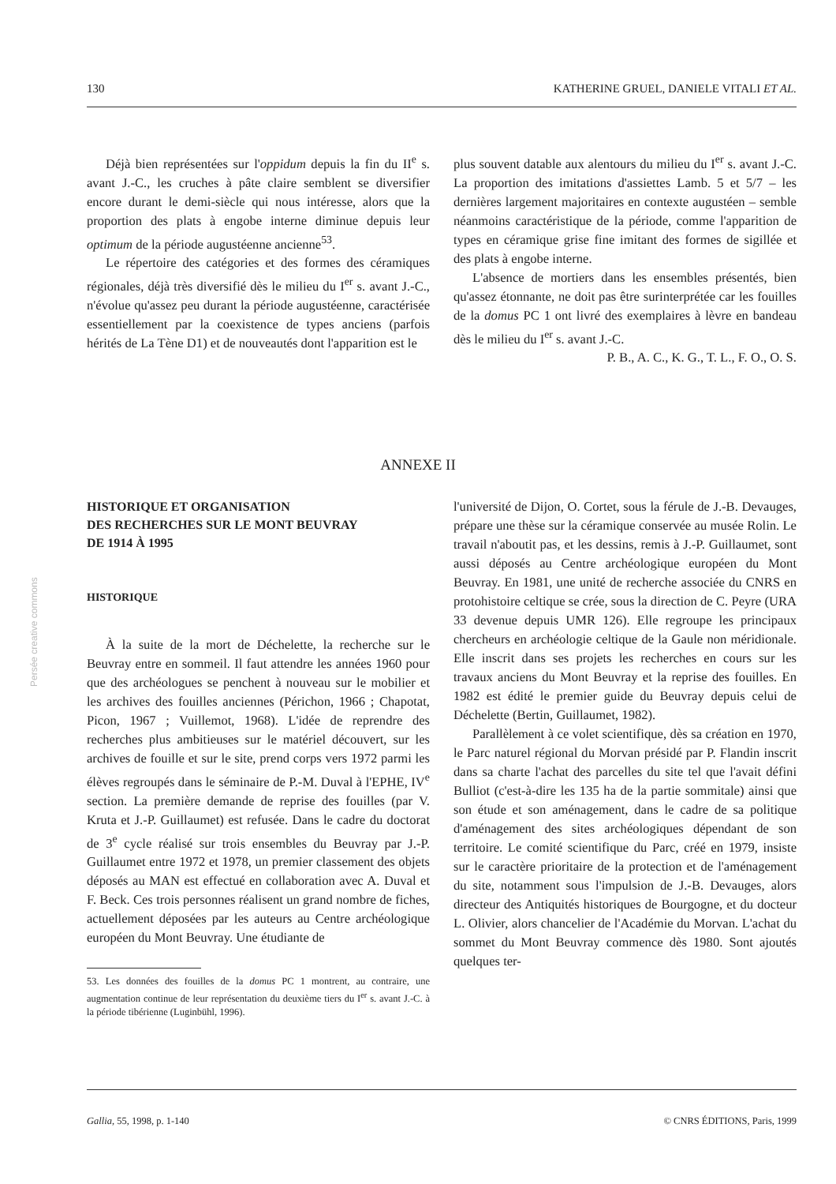130 KATHERINE GRUEL, DANIELE VITALI ET AL.
Déjà bien représentées sur l'oppidum depuis la fin du II<sup>e</sup> s. avant J.-C., les cruches à pâte claire semblent se diversifier encore durant le demi-siècle qui nous intéresse, alors que la proportion des plats à engobe interne diminue depuis leur optimum de la période augustéenne ancienne<sup>53</sup>.
Le répertoire des catégories et des formes des céramiques régionales, déjà très diversifié dès le milieu du I<sup>er</sup> s. avant J.-C., n'évolue qu'assez peu durant la période augustéenne, caractérisée essentiellement par la coexistence de types anciens (parfois hérités de La Tène D1) et de nouveautés dont l'apparition est le
plus souvent datable aux alentours du milieu du I<sup>er</sup> s. avant J.-C. La proportion des imitations d'assiettes Lamb. 5 et 5/7 – les dernières largement majoritaires en contexte augustéen – semble néanmoins caractéristique de la période, comme l'apparition de types en céramique grise fine imitant des formes de sigillée et des plats à engobe interne.
L'absence de mortiers dans les ensembles présentés, bien qu'assez étonnante, ne doit pas être surinterprétée car les fouilles de la domus PC 1 ont livré des exemplaires à lèvre en bandeau dès le milieu du I<sup>er</sup> s. avant J.-C.
P. B., A. C., K. G., T. L., F. O., O. S.
ANNEXE II
Persée creative commons
HISTORIQUE ET ORGANISATION
DES RECHERCHES SUR LE MONT BEUVRAY
DE 1914 À 1995
HISTORIQUE
À la suite de la mort de Déchelette, la recherche sur le Beuvray entre en sommeil. Il faut attendre les années 1960 pour que des archéologues se penchent à nouveau sur le mobilier et les archives des fouilles anciennes (Périchon, 1966 ; Chapotat, Picon, 1967 ; Vuillemot, 1968). L'idée de reprendre des recherches plus ambitieuses sur le matériel découvert, sur les archives de fouille et sur le site, prend corps vers 1972 parmi les élèves regroupés dans le séminaire de P.-M. Duval à l'EPHE, IV<sup>e</sup> section. La première demande de reprise des fouilles (par V. Kruta et J.-P. Guillaumet) est refusée. Dans le cadre du doctorat de 3<sup>e</sup> cycle réalisé sur trois ensembles du Beuvray par J.-P. Guillaumet entre 1972 et 1978, un premier classement des objets déposés au MAN est effectué en collaboration avec A. Duval et F. Beck. Ces trois personnes réalisent un grand nombre de fiches, actuellement déposées par les auteurs au Centre archéologique européen du Mont Beuvray. Une étudiante de
53. Les données des fouilles de la domus PC 1 montrent, au contraire, une augmentation continue de leur représentation du deuxième tiers du I<sup>er</sup> s. avant J.-C. à la période tibérienne (Luginbühl, 1996).
l'université de Dijon, O. Cortet, sous la férule de J.-B. Devauges, prépare une thèse sur la céramique conservée au musée Rolin. Le travail n'aboutit pas, et les dessins, remis à J.-P. Guillaumet, sont aussi déposés au Centre archéologique européen du Mont Beuvray. En 1981, une unité de recherche associée du CNRS en protohistoire celtique se crée, sous la direction de C. Peyre (URA 33 devenue depuis UMR 126). Elle regroupe les principaux chercheurs en archéologie celtique de la Gaule non méridionale. Elle inscrit dans ses projets les recherches en cours sur les travaux anciens du Mont Beuvray et la reprise des fouilles. En 1982 est édité le premier guide du Beuvray depuis celui de Déchelette (Bertin, Guillaumet, 1982).
Parallèlement à ce volet scientifique, dès sa création en 1970, le Parc naturel régional du Morvan présidé par P. Flandin inscrit dans sa charte l'achat des parcelles du site tel que l'avait défini Bulliot (c'est-à-dire les 135 ha de la partie sommitale) ainsi que son étude et son aménagement, dans le cadre de sa politique d'aménagement des sites archéologiques dépendant de son territoire. Le comité scientifique du Parc, créé en 1979, insiste sur le caractère prioritaire de la protection et de l'aménagement du site, notamment sous l'impulsion de J.-B. Devauges, alors directeur des Antiquités historiques de Bourgogne, et du docteur L. Olivier, alors chancelier de l'Académie du Morvan. L'achat du sommet du Mont Beuvray commence dès 1980. Sont ajoutés quelques ter-
Gallia, 55, 1998, p. 1-140 © CNRS ÉDITIONS, Paris, 1999